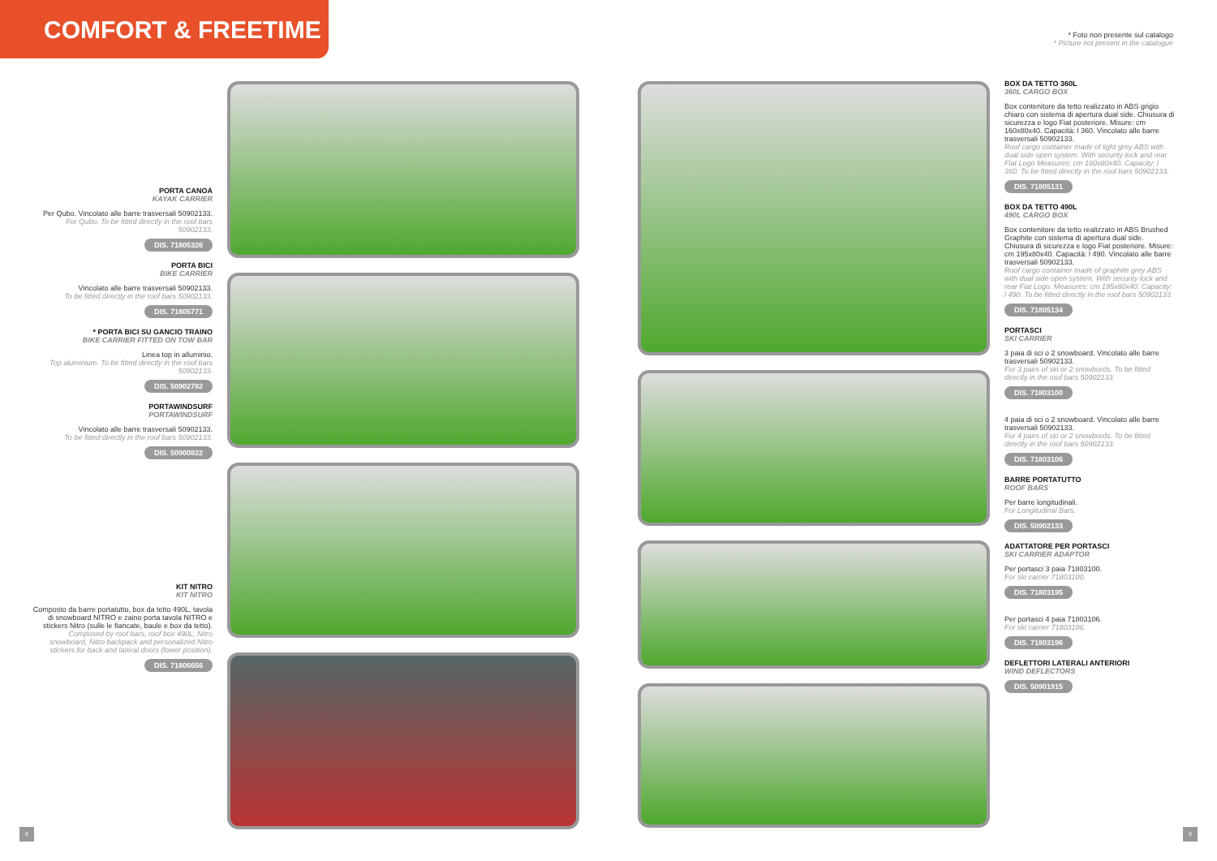COMFORT & FREETIME
* Foto non presente sul catalogo
* Picture not present in the catalogue
PORTA CANOA
KAYAK CARRIER
Per Qubo. Vincolato alle barre trasversali 50902133.
For Qubo. To be fitted directly in the roof bars 50902133.
DIS. 71805326
PORTA BICI
BIKE CARRIER
Vincolato alle barre trasversali 50902133.
To be fitted directly in the roof bars 50902133.
DIS. 71805771
* PORTA BICI SU GANCIO TRAINO
BIKE CARRIER FITTED ON TOW BAR
Linea top in alluminio.
Top aluminium. To be fitted directly in the roof bars 50902133.
DIS. 50902782
PORTAWINDSURF
PORTAWINDSURF
Vincolato alle barre trasversali 50902133.
To be fitted directly in the roof bars 50902133.
DIS. 50900822
KIT NITRO
KIT NITRO
Composto da barre portatutto, box da tetto 490L, tavola di snowboard NITRO e zaino porta tavola NITRO e stickers Nitro (sulle le fiancate, baule e box da tetto).
Composed by roof bars, roof box 490L, Nitro snowboard, Nitro backpack and personalized Nitro stickers for back and lateral doors (lower position).
DIS. 71806656
BOX DA TETTO 360L
360L CARGO BOX
Box contenitore da tetto realizzato in ABS grigio chiaro con sistema di apertura dual side. Chiusura di sicurezza e logo Fiat posteriore. Misure: cm 160x80x40. Capacità: l 360. Vincolato alle barre trasversali 50902133.
Roof cargo container made of light grey ABS with dual side open system. With security lock and rear Fiat Logo Measures: cm 160x80x40. Capacity: l 360. To be fitted directly in the roof bars 50902133.
DIS. 71805131
BOX DA TETTO 490L
490L CARGO BOX
Box contenitore da tetto realizzato in ABS Brushed Graphite con sistema di apertura dual side. Chiusura di sicurezza e logo Fiat posteriore. Misure: cm 195x80x40. Capacità: l 490. Vincolato alle barre trasversali 50902133.
Roof cargo container made of graphite grey ABS with dual side open system. With security lock and rear Fiat Logo. Measures: cm 195x80x40. Capacity: l 490. To be fitted directly in the roof bars 50902133.
DIS. 71805134
PORTASCI
SKI CARRIER
3 paia di sci o 2 snowboard. Vincolato alle barre trasversali 50902133.
For 3 pairs of ski or 2 snowbords. To be fitted directly in the roof bars 50902133.
DIS. 71803100
4 paia di sci o 2 snowboard. Vincolato alle barre trasversali 50902133.
For 4 pairs of ski or 2 snowbords. To be fitted directly in the roof bars 50902133.
DIS. 71803106
BARRE PORTATUTTO
ROOF BARS
Per barre longitudinali.
For Longitudinal Bars.
DIS. 50902133
ADATTATORE PER PORTASCI
SKI CARRIER ADAPTOR
Per portasci 3 paia 71803100.
For ski carrier 71803100.
DIS. 71803195
Per portasci 4 paia 71803106.
For ski carrier 71803106.
DIS. 71803196
DEFLETTORI LATERALI ANTERIORI
WIND DEFLECTORS
DIS. 50901915
8 9